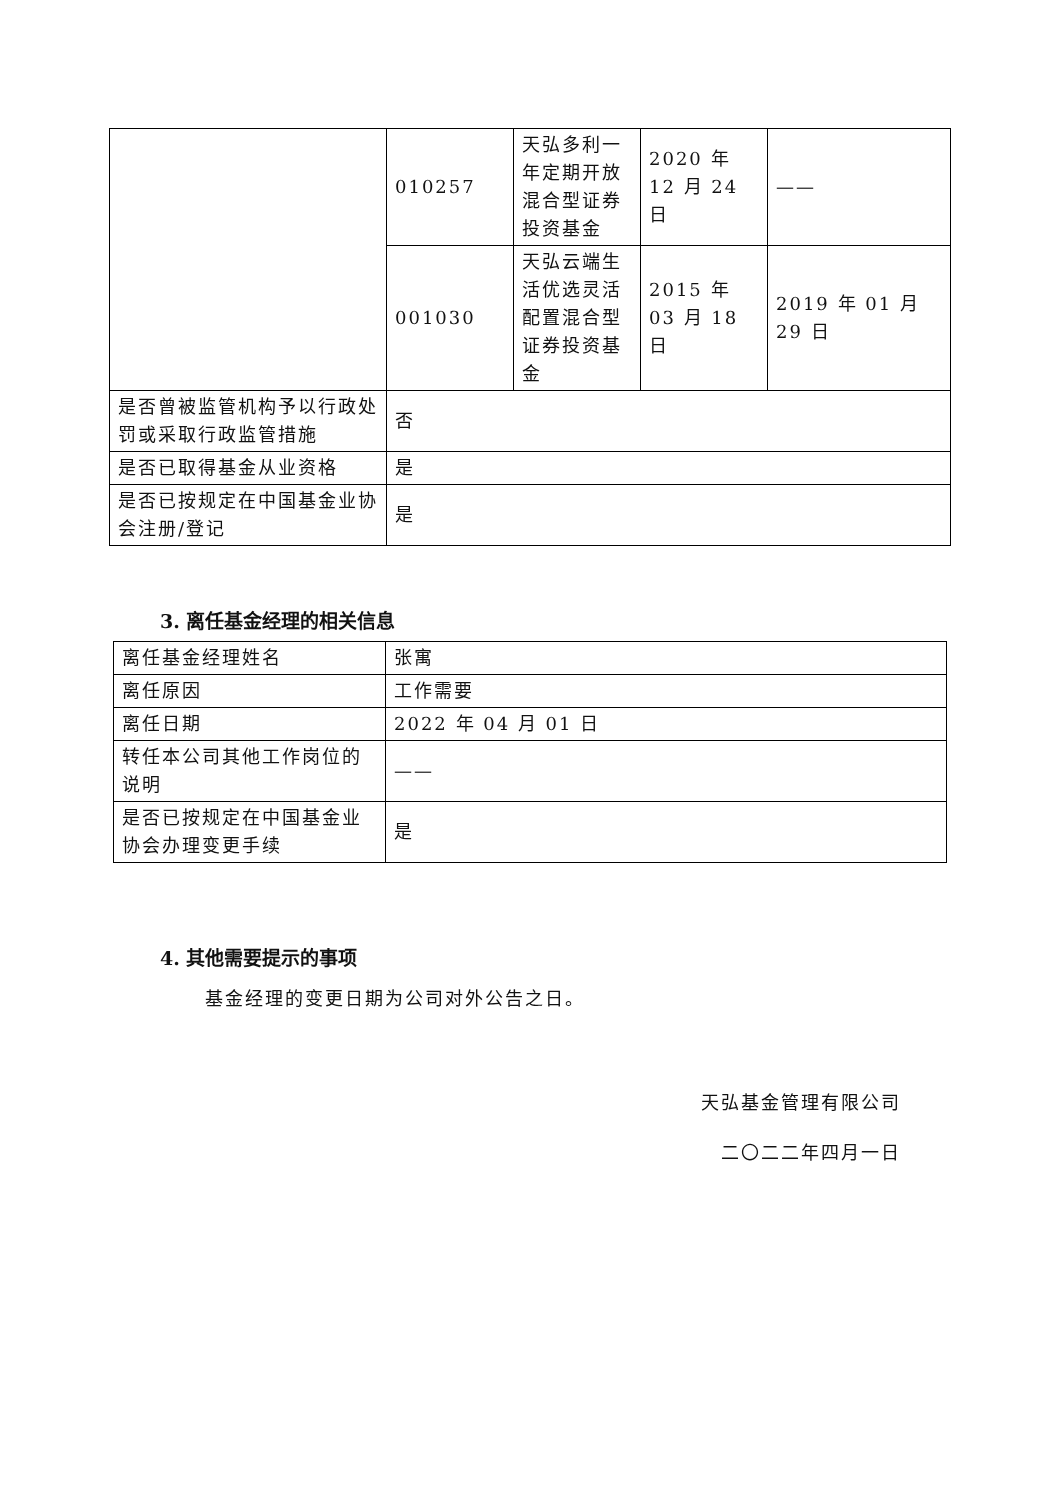| | 010257 | 天弘多利一年定期开放混合型证券投资基金 | 2020 年 12 月 24 日 | —— |
| | 001030 | 天弘云端生活优选灵活配置混合型证券投资基金 | 2015 年 03 月 18 日 | 2019 年 01 月 29 日 |
| 是否曾被监管机构予以行政处罚或采取行政监管措施 | 否 | | | |
| 是否已取得基金从业资格 | 是 | | | |
| 是否已按规定在中国基金业协会注册/登记 | 是 | | | |
3. 离任基金经理的相关信息
| 离任基金经理姓名 | 张寓 |
| 离任原因 | 工作需要 |
| 离任日期 | 2022 年 04 月 01 日 |
| 转任本公司其他工作岗位的说明 | —— |
| 是否已按规定在中国基金业协会办理变更手续 | 是 |
4. 其他需要提示的事项
基金经理的变更日期为公司对外公告之日。
天弘基金管理有限公司
二〇二二年四月一日